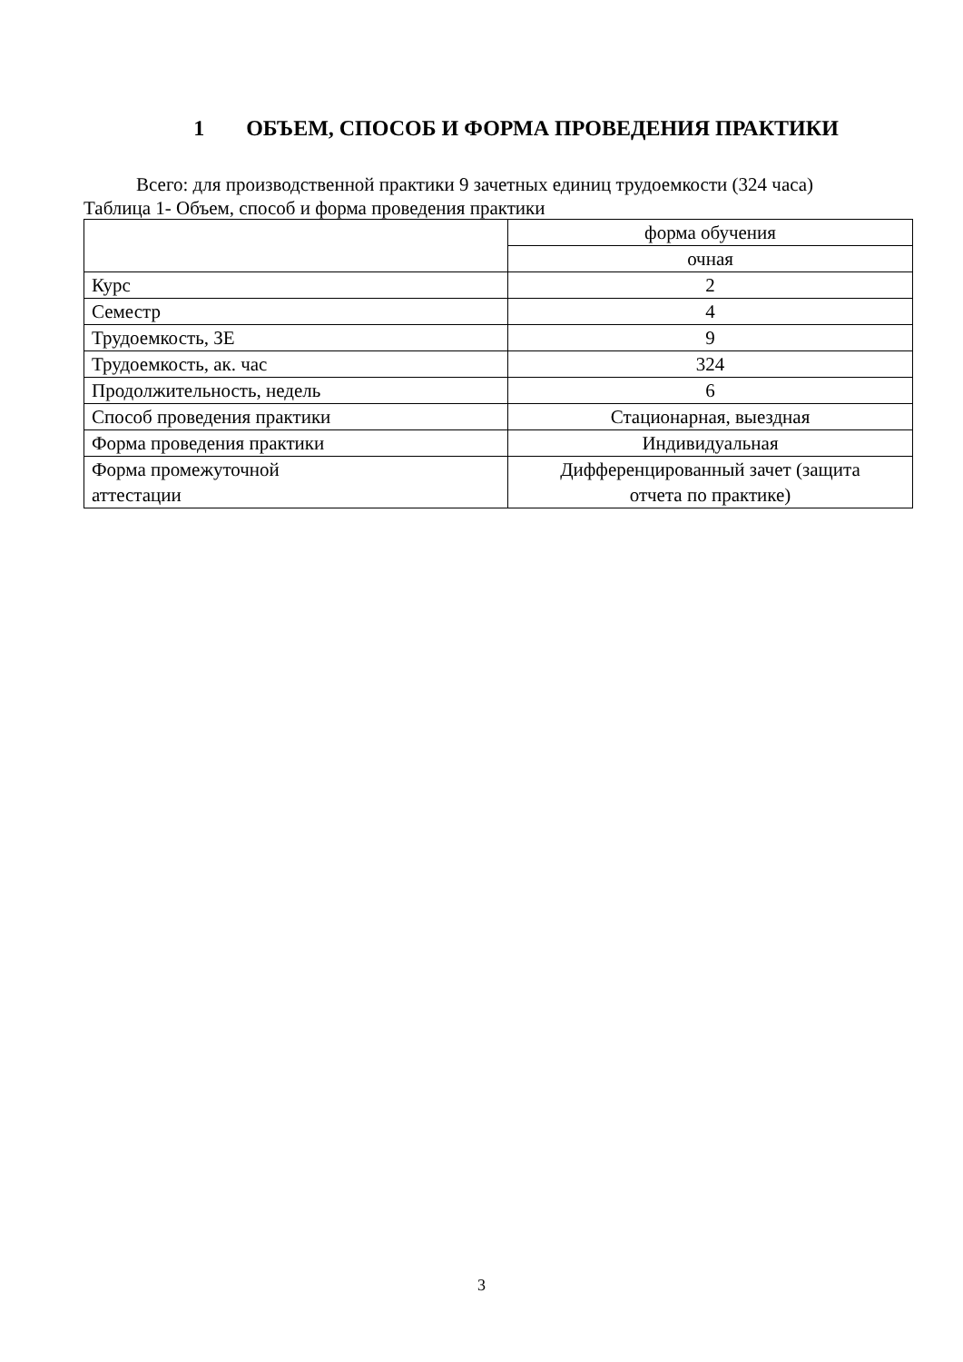1 ОБЪЕМ, СПОСОБ И ФОРМА ПРОВЕДЕНИЯ ПРАКТИКИ
Всего: для производственной практики 9 зачетных единиц трудоемкости (324 часа)
Таблица 1- Объем, способ и форма проведения практики
| | форма обучения |
| | очная |
| Курс | 2 |
| Семестр | 4 |
| Трудоемкость, ЗЕ | 9 |
| Трудоемкость, ак. час | 324 |
| Продолжительность, недель | 6 |
| Способ проведения практики | Стационарная, выездная |
| Форма проведения практики | Индивидуальная |
| Форма промежуточной аттестации | Дифференцированный зачет (защита отчета по практике) |
3